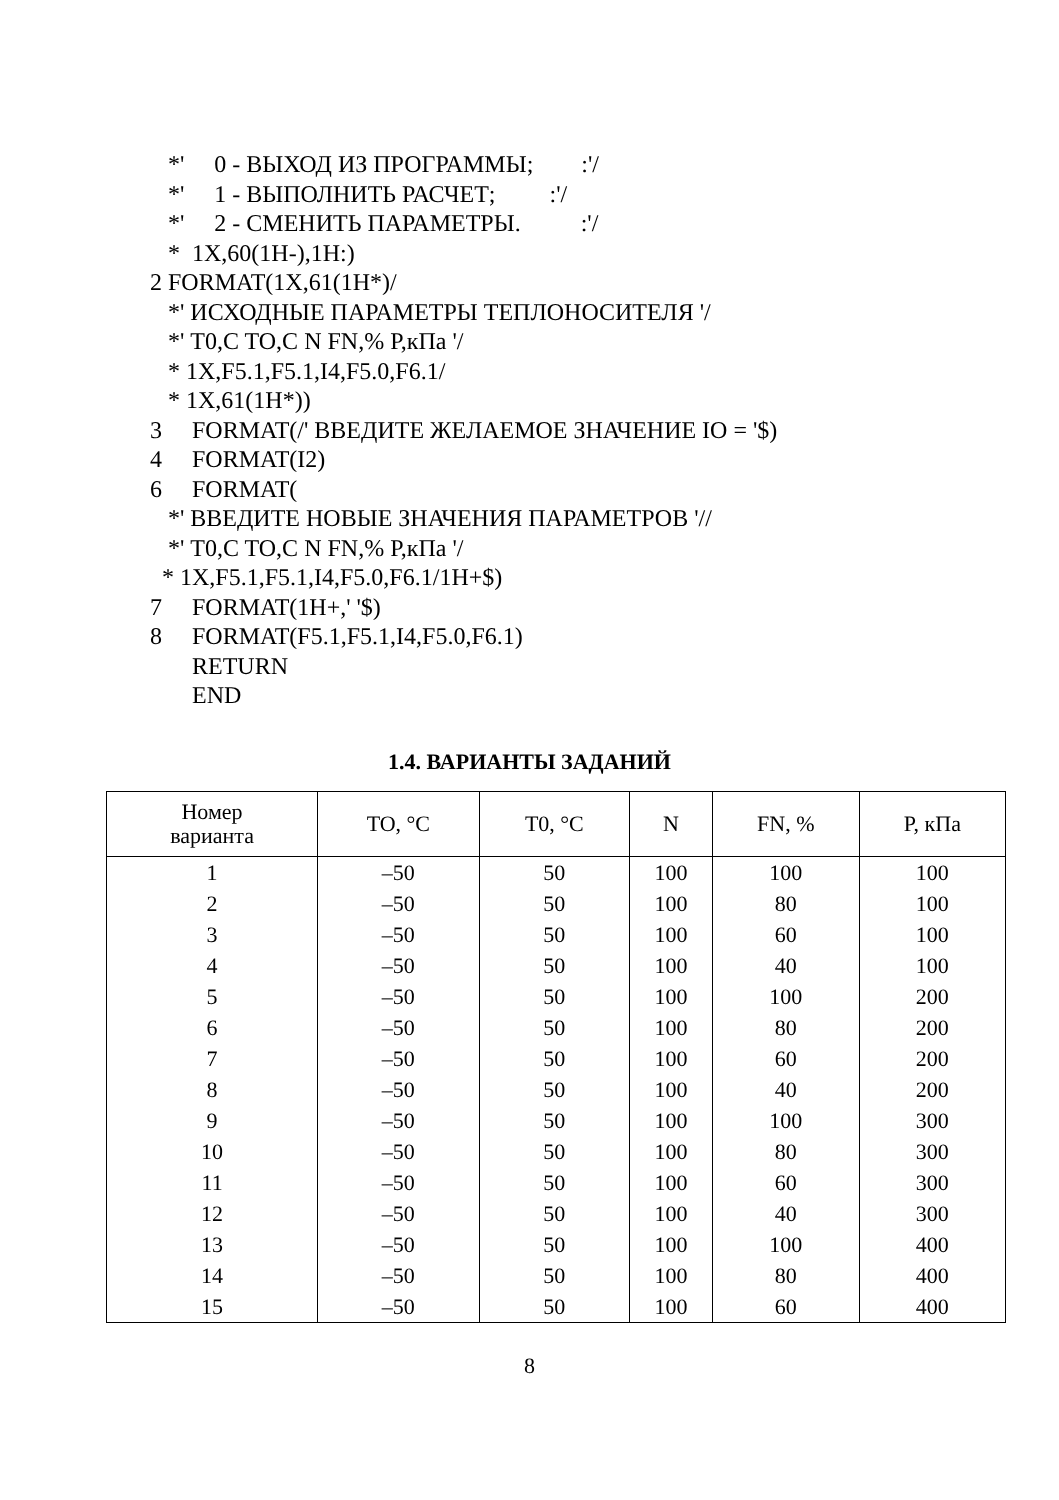*' 0 - ВЫХОД ИЗ ПРОГРАММЫ; :'/ *' 1 - ВЫПОЛНИТЬ РАСЧЕТ; :'/ *' 2 - СМЕНИТЬ ПАРАМЕТРЫ. :'/ * 1X,60(1H-),1H:) 2 FORMAT(1X,61(1H*)/ *' ИСХОДНЫЕ ПАРАМЕТРЫ ТЕПЛОНОСИТЕЛЯ '/ *' T0,C TO,C N FN,% P,кПа '/ * 1X,F5.1,F5.1,I4,F5.0,F6.1/ * 1X,61(1H*)) 3 FORMAT(/' ВВЕДИТЕ ЖЕЛАЕМОЕ ЗНАЧЕНИЕ IO = '$) 4 FORMAT(I2) 6 FORMAT( *' ВВЕДИТЕ НОВЫЕ ЗНАЧЕНИЯ ПАРАМЕТРОВ '// *' T0,C TO,C N FN,% P,кПа '/ * 1X,F5.1,F5.1,I4,F5.0,F6.1/1H+$) 7 FORMAT(1H+,' '$) 8 FORMAT(F5.1,F5.1,I4,F5.0,F6.1) RETURN END
1.4. ВАРИАНТЫ ЗАДАНИЙ
| Номер варианта | TO, °C | T0, °C | N | FN, % | P, кПа |
| --- | --- | --- | --- | --- | --- |
| 1 | –50 | 50 | 100 | 100 | 100 |
| 2 | –50 | 50 | 100 | 80 | 100 |
| 3 | –50 | 50 | 100 | 60 | 100 |
| 4 | –50 | 50 | 100 | 40 | 100 |
| 5 | –50 | 50 | 100 | 100 | 200 |
| 6 | –50 | 50 | 100 | 80 | 200 |
| 7 | –50 | 50 | 100 | 60 | 200 |
| 8 | –50 | 50 | 100 | 40 | 200 |
| 9 | –50 | 50 | 100 | 100 | 300 |
| 10 | –50 | 50 | 100 | 80 | 300 |
| 11 | –50 | 50 | 100 | 60 | 300 |
| 12 | –50 | 50 | 100 | 40 | 300 |
| 13 | –50 | 50 | 100 | 100 | 400 |
| 14 | –50 | 50 | 100 | 80 | 400 |
| 15 | –50 | 50 | 100 | 60 | 400 |
8